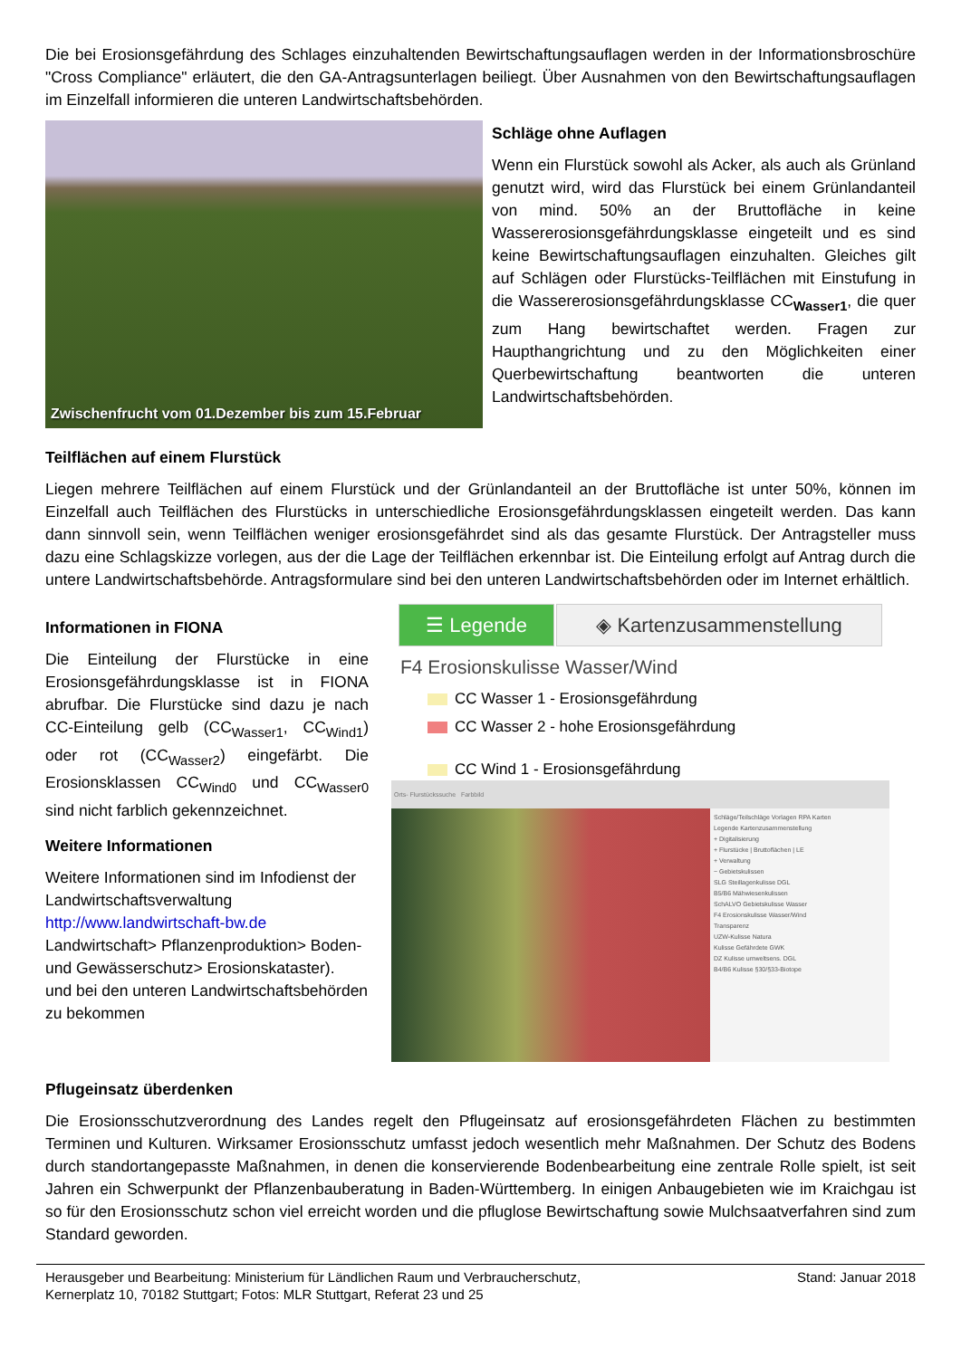Die bei Erosionsgefährdung des Schlages einzuhaltenden Bewirtschaftungsauflagen werden in der Informationsbroschüre "Cross Compliance" erläutert, die den GA-Antragsunterlagen beiliegt. Über Ausnahmen von den Bewirtschaftungsauflagen im Einzelfall informieren die unteren Landwirtschaftsbehörden.
Zwischenfrucht vom 01.Dezember bis zum 15.Februar
Schläge ohne Auflagen
Wenn ein Flurstück sowohl als Acker, als auch als Grünland genutzt wird, wird das Flurstück bei einem Grünlandanteil von mind. 50% an der Bruttofläche in keine Wassererosionsgefährdungsklasse eingeteilt und es sind keine Bewirtschaftungsauflagen einzuhalten. Gleiches gilt auf Schlägen oder Flurstücks-Teilflächen mit Einstufung in die Wassererosionsgefährdungsklasse CC<sub>Wasser1</sub>, die quer zum Hang bewirtschaftet werden. Fragen zur Haupthangrichtung und zu den Möglichkeiten einer Querbewirtschaftung beantworten die unteren Landwirtschaftsbehörden.
Teilflächen auf einem Flurstück
Liegen mehrere Teilflächen auf einem Flurstück und der Grünlandanteil an der Bruttofläche ist unter 50%, können im Einzelfall auch Teilflächen des Flurstücks in unterschiedliche Erosionsgefährdungsklassen eingeteilt werden. Das kann dann sinnvoll sein, wenn Teilflächen weniger erosionsgefährdet sind als das gesamte Flurstück. Der Antragsteller muss dazu eine Schlagskizze vorlegen, aus der die Lage der Teilflächen erkennbar ist. Die Einteilung erfolgt auf Antrag durch die untere Landwirtschaftsbehörde. Antragsformulare sind bei den unteren Landwirtschaftsbehörden oder im Internet erhältlich.
Informationen in FIONA
Die Einteilung der Flurstücke in eine Erosionsgefährdungsklasse ist in FIONA abrufbar. Die Flurstücke sind dazu je nach CC-Einteilung gelb (CC<sub>Wasser1</sub>, CC<sub>Wind1</sub>) oder rot (CC<sub>Wasser2</sub>) eingefärbt. Die Erosionsklassen CC<sub>Wind0</sub> und CC<sub>Wasser0</sub> sind nicht farblich gekennzeichnet.
Weitere Informationen
Weitere Informationen sind im Infodienst der Landwirtschaftsverwaltung
http://www.landwirtschaft-bw.de
Landwirtschaft> Pflanzenproduktion> Boden- und Gewässerschutz> Erosionskataster).
und bei den unteren Landwirtschaftsbehörden zu bekommen
☰ Legende ◈ Kartenzusammenstellung
F4 Erosionskulisse Wasser/Wind
CC Wasser 1 - Erosionsgefährdung
CC Wasser 2 - hohe Erosionsgefährdung
CC Wind 1 - Erosionsgefährdung
Orts- Flurstückssuche Farbbild
Schläge/Teilschläge Vorlagen RPA Karten
Legende Kartenzusammenstellung
+ Digitalisierung
+ Flurstücke | Bruttoflächen | LE
+ Verwaltung
− Gebietskulissen
SLG Steillagenkulisse DGL
B5/B6 Mähwiesenkulissen
SchALVO Gebietskulisse Wasser
F4 Erosionskulisse Wasser/Wind
Transparenz
UZW-Kulisse Natura
Kulisse Gefährdete GWK
DZ Kulisse umweltsens. DGL
B4/B6 Kulisse §30/§33-Biotope
Pflugeinsatz überdenken
Die Erosionsschutzverordnung des Landes regelt den Pflugeinsatz auf erosionsgefährdeten Flächen zu bestimmten Terminen und Kulturen. Wirksamer Erosionsschutz umfasst jedoch wesentlich mehr Maßnahmen. Der Schutz des Bodens durch standortangepasste Maßnahmen, in denen die konservierende Bodenbearbeitung eine zentrale Rolle spielt, ist seit Jahren ein Schwerpunkt der Pflanzenbauberatung in Baden-Württemberg. In einigen Anbaugebieten wie im Kraichgau ist so für den Erosionsschutz schon viel erreicht worden und die pfluglose Bewirtschaftung sowie Mulchsaatverfahren sind zum Standard geworden.
Herausgeber und Bearbeitung: Ministerium für Ländlichen Raum und Verbraucherschutz,
Kernerplatz 10, 70182 Stuttgart; Fotos: MLR Stuttgart, Referat 23 und 25
Stand: Januar 2018